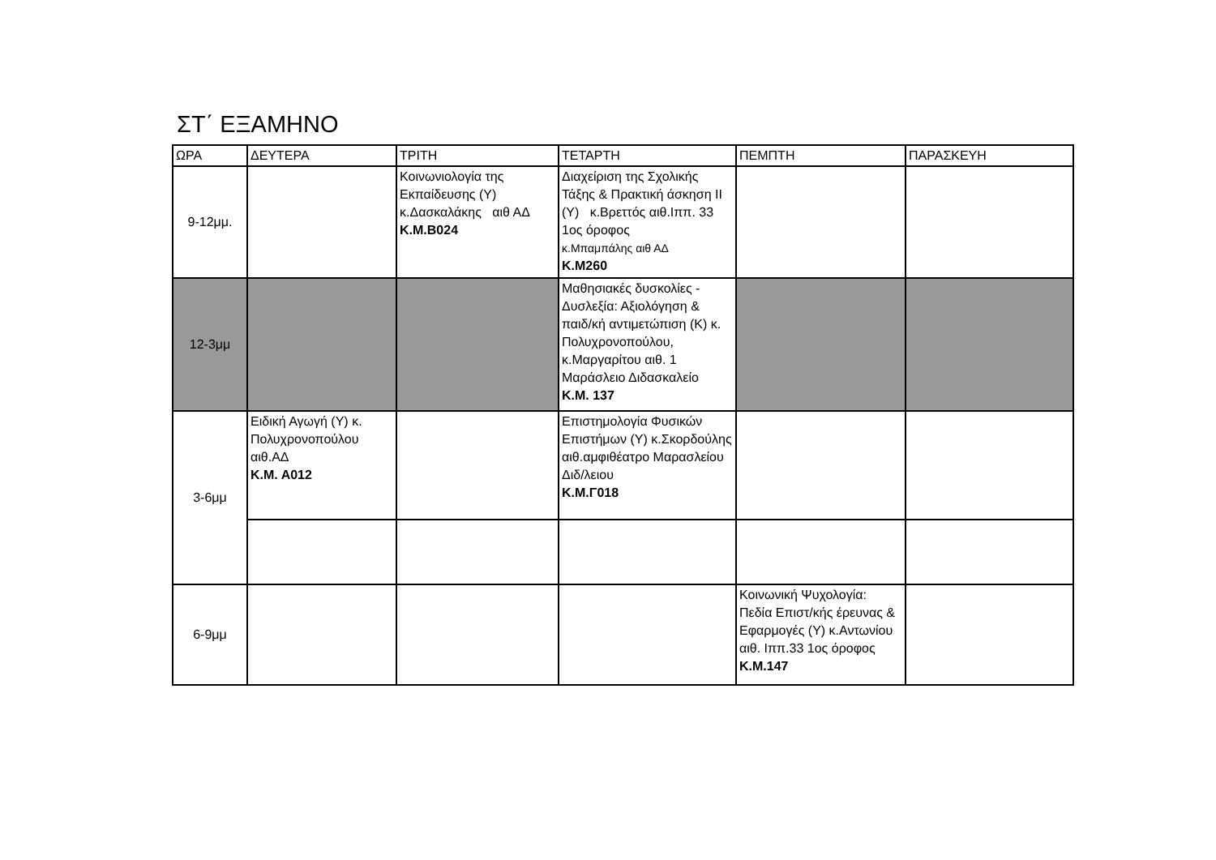ΣΤ΄ ΕΞΑΜΗΝΟ
| ΩΡΑ | ΔΕΥΤΕΡΑ | ΤΡΙΤΗ | ΤΕΤΑΡΤΗ | ΠΕΜΠΤΗ | ΠΑΡΑΣΚΕΥΗ |
| --- | --- | --- | --- | --- | --- |
| 9-12μμ. | | Κοινωνιολογία της Εκπαίδευσης (Υ) κ.Δασκαλάκης αιθ ΑΔ Κ.Μ.Β024 | Διαχείριση της Σχολικής Τάξης & Πρακτική άσκηση ΙΙ (Υ) κ.Βρεττός αιθ.Ιππ. 33 1ος όροφος κ.Μπαμπάλης αιθ ΑΔ Κ.Μ260 | | |
| 12-3μμ | | | Μαθησιακές δυσκολίες - Δυσλεξία: Αξιολόγηση & παιδ/κή αντιμετώπιση (Κ) κ. Πολυχρονοπούλου, κ.Μαργαρίτου αιθ. 1 Μαράσλειο Διδασκαλείο Κ.Μ. 137 | | |
| 3-6μμ | Ειδική Αγωγή (Υ) κ. Πολυχρονοπούλου αιθ.ΑΔ Κ.Μ. Α012 | | Επιστημολογία Φυσικών Επιστήμων (Υ) κ.Σκορδούλης αιθ.αμφιθέατρο Μαρασλείου Διδ/λειου Κ.Μ.Γ018 | | |
| 6-9μμ | | | | Κοινωνική Ψυχολογία: Πεδία Επιστ/κής έρευνας & Εφαρμογές (Υ) κ.Αντωνίου αιθ. Ιππ.33 1ος όροφος Κ.Μ.147 | |